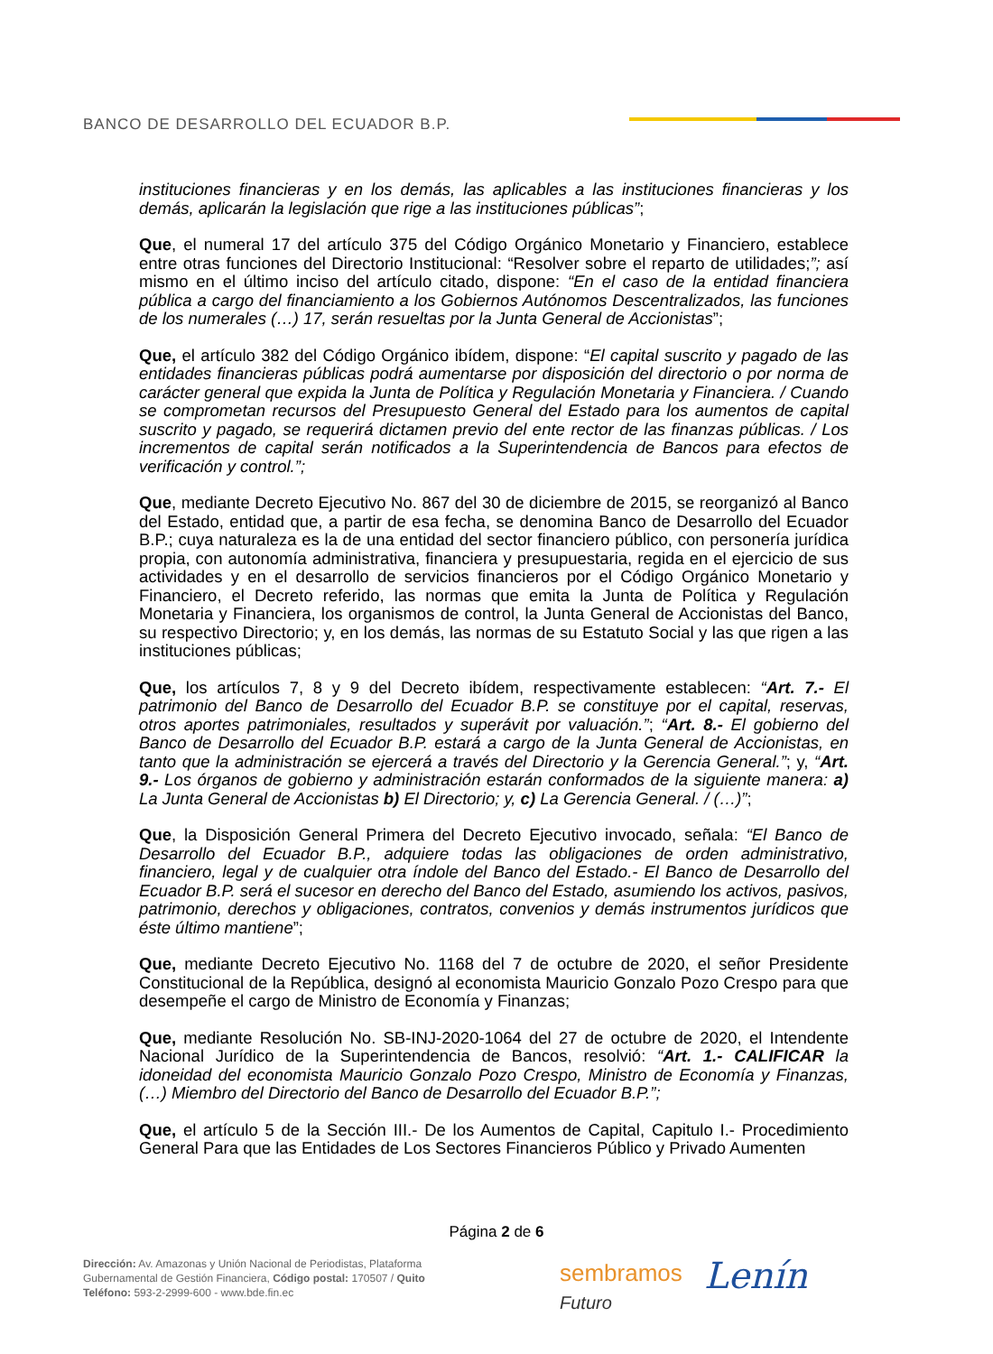BANCO DE DESARROLLO DEL ECUADOR B.P.
instituciones financieras y en los demás, las aplicables a las instituciones financieras y los demás, aplicarán la legislación que rige a las instituciones públicas”;
Que, el numeral 17 del artículo 375 del Código Orgánico Monetario y Financiero, establece entre otras funciones del Directorio Institucional: “Resolver sobre el reparto de utilidades;”; así mismo en el último inciso del artículo citado, dispone: “En el caso de la entidad financiera pública a cargo del financiamiento a los Gobiernos Autónomos Descentralizados, las funciones de los numerales (…) 17, serán resueltas por la Junta General de Accionistas”;
Que, el artículo 382 del Código Orgánico ibídem, dispone: “El capital suscrito y pagado de las entidades financieras públicas podrá aumentarse por disposición del directorio o por norma de carácter general que expida la Junta de Política y Regulación Monetaria y Financiera. / Cuando se comprometan recursos del Presupuesto General del Estado para los aumentos de capital suscrito y pagado, se requerirá dictamen previo del ente rector de las finanzas públicas. / Los incrementos de capital serán notificados a la Superintendencia de Bancos para efectos de verificación y control.”;
Que, mediante Decreto Ejecutivo No. 867 del 30 de diciembre de 2015, se reorganizó al Banco del Estado, entidad que, a partir de esa fecha, se denomina Banco de Desarrollo del Ecuador B.P.; cuya naturaleza es la de una entidad del sector financiero público, con personería jurídica propia, con autonomía administrativa, financiera y presupuestaria, regida en el ejercicio de sus actividades y en el desarrollo de servicios financieros por el Código Orgánico Monetario y Financiero, el Decreto referido, las normas que emita la Junta de Política y Regulación Monetaria y Financiera, los organismos de control, la Junta General de Accionistas del Banco, su respectivo Directorio; y, en los demás, las normas de su Estatuto Social y las que rigen a las instituciones públicas;
Que, los artículos 7, 8 y 9 del Decreto ibídem, respectivamente establecen: “Art. 7.- El patrimonio del Banco de Desarrollo del Ecuador B.P. se constituye por el capital, reservas, otros aportes patrimoniales, resultados y superávit por valuación.”; “Art. 8.- El gobierno del Banco de Desarrollo del Ecuador B.P. estará a cargo de la Junta General de Accionistas, en tanto que la administración se ejercerá a través del Directorio y la Gerencia General.”; y, “Art. 9.- Los órganos de gobierno y administración estarán conformados de la siguiente manera: a) La Junta General de Accionistas b) El Directorio; y, c) La Gerencia General. / (…)”;
Que, la Disposición General Primera del Decreto Ejecutivo invocado, señala: “El Banco de Desarrollo del Ecuador B.P., adquiere todas las obligaciones de orden administrativo, financiero, legal y de cualquier otra índole del Banco del Estado.- El Banco de Desarrollo del Ecuador B.P. será el sucesor en derecho del Banco del Estado, asumiendo los activos, pasivos, patrimonio, derechos y obligaciones, contratos, convenios y demás instrumentos jurídicos que éste último mantiene”;
Que, mediante Decreto Ejecutivo No. 1168 del 7 de octubre de 2020, el señor Presidente Constitucional de la República, designó al economista Mauricio Gonzalo Pozo Crespo para que desempeñe el cargo de Ministro de Economía y Finanzas;
Que, mediante Resolución No. SB-INJ-2020-1064 del 27 de octubre de 2020, el Intendente Nacional Jurídico de la Superintendencia de Bancos, resolvió: “Art. 1.- CALIFICAR la idoneidad del economista Mauricio Gonzalo Pozo Crespo, Ministro de Economía y Finanzas, (…) Miembro del Directorio del Banco de Desarrollo del Ecuador B.P.”;
Que, el artículo 5 de la Sección III.- De los Aumentos de Capital, Capitulo I.- Procedimiento General Para que las Entidades de Los Sectores Financieros Público y Privado Aumenten
Página 2 de 6
Dirección: Av. Amazonas y Unión Nacional de Periodistas, Plataforma
Gubernamental de Gestión Financiera, Código postal: 170507 / Quito
Teléfono: 593-2-2999-600 - www.bde.fin.ec
sembramos
Futuro
Lenín